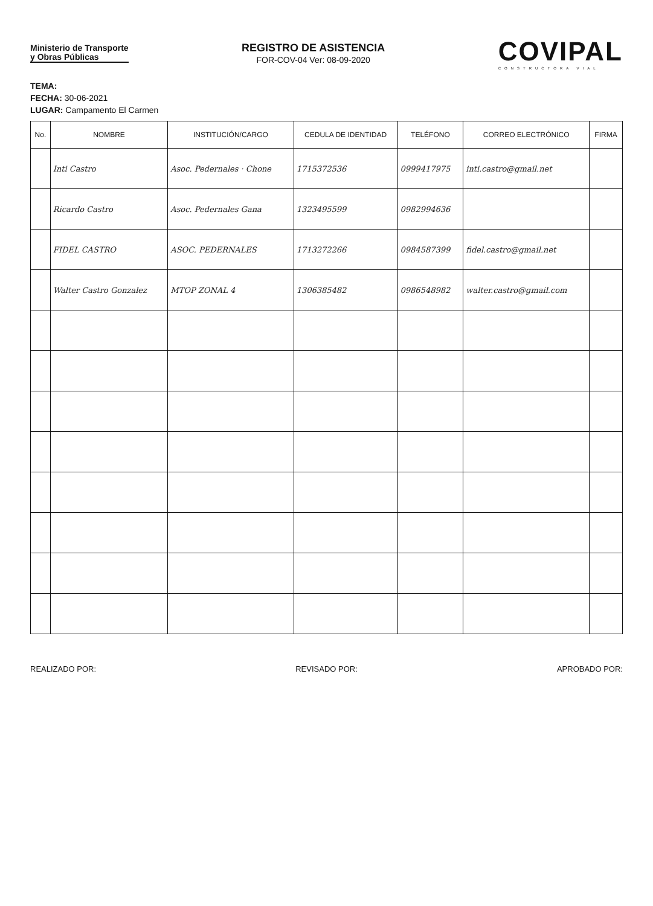Ministerio de Transporte
y Obras Públicas
REGISTRO DE ASISTENCIA
FOR-COV-04 Ver: 08-09-2020
COVIPAL
CONSTRUCTORA VIAL
TEMA:
FECHA: 30-06-2021
LUGAR: Campamento El Carmen
| No. | NOMBRE | INSTITUCIÓN/CARGO | CEDULA DE IDENTIDAD | TELÉFONO | CORREO ELECTRÓNICO | FIRMA |
| --- | --- | --- | --- | --- | --- | --- |
| | Inti Castro | Asoc. Pedernales · Chone | 1715372536 | 0999417975 | inti.castro@gmail.net | |
| | Ricardo Castro | Asoc. Pedernales Gana | 1323495599 | 0982994636 | | |
| | FIDEL CASTRO | ASOC. PEDERNALES | 1713272266 | 0984587399 | fidel.castro@gmail.net | |
| | Walter Castro Gonzalez | MTOP ZONAL 4 | 1306385482 | 0986548982 | walter.castro@gmail.com | |
REALIZADO POR: REVISADO POR: APROBADO POR: